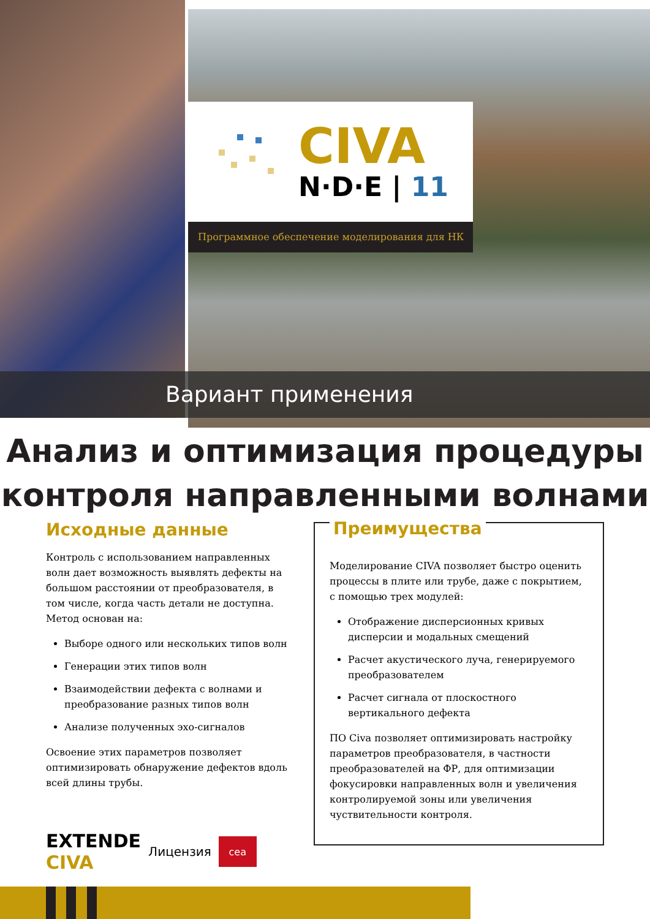CIVA
N·D·E | 11
Программное обеспечение моделирования для НК
Вариант применения
Анализ и оптимизация процедуры
контроля направленными волнами
Исходные данные
Контроль с использованием направленных волн дает возможность выявлять дефекты на большом расстоянии от преобразователя, в том числе, когда часть детали не доступна. Метод основан на:
Выборе одного или нескольких типов волн
Генерации этих типов волн
Взаимодействии дефекта с волнами и преобразование разных типов волн
Анализе полученных эхо-сигналов
Освоение этих параметров позволяет оптимизировать обнаружение дефектов вдоль всей длины трубы.
Преимущества
Моделирование CIVA позволяет быстро оценить процессы в плите или трубе, даже с покрытием, с помощью трех модулей:
Отображение дисперсионных кривых дисперсии и модальных смещений
Расчет акустического луча, генерируемого преобразователем
Расчет сигнала от плоскостного вертикального дефекта
ПО Civa позволяет оптимизировать настройку параметров преобразователя, в частности преобразователей на ФР, для оптимизации фокусировки направленных волн и увеличения контролируемой зоны или увеличения чуствительности контроля.
EXTENDE
CIVA
Лицензия
cea